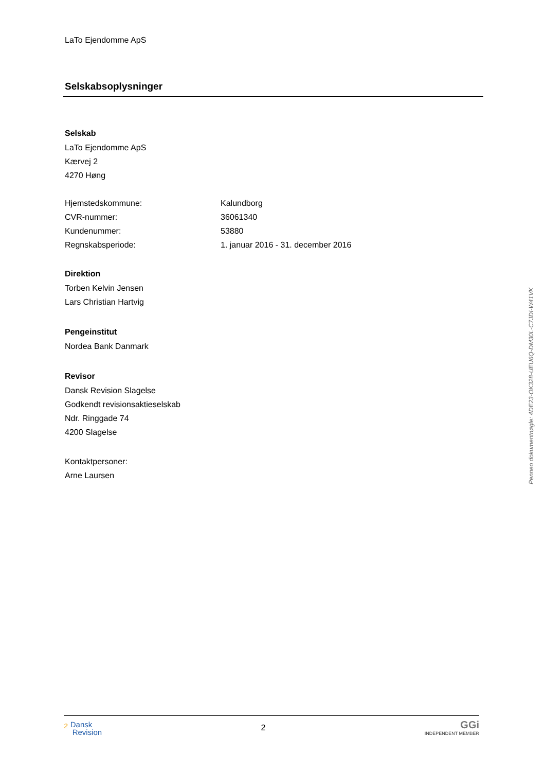LaTo Ejendomme ApS
Selskabsoplysninger
Selskab
LaTo Ejendomme ApS
Kærvej 2
4270 Høng
| Hjemstedskommune: | Kalundborg |
| CVR-nummer: | 36061340 |
| Kundenummer: | 53880 |
| Regnskabsperiode: | 1. januar 2016 - 31. december 2016 |
Direktion
Torben Kelvin Jensen
Lars Christian Hartvig
Pengeinstitut
Nordea Bank Danmark
Revisor
Dansk Revision Slagelse
Godkendt revisionsaktieselskab
Ndr. Ringgade 74
4200 Slagelse
Kontaktpersoner:
Arne Laursen
Penneo dokumentnøgle: 4DE23-OK328-UEU6Q-DM30L-C7JDI-W41VK
₂ Dansk
Revision
2
GGi
INDEPENDENT MEMBER